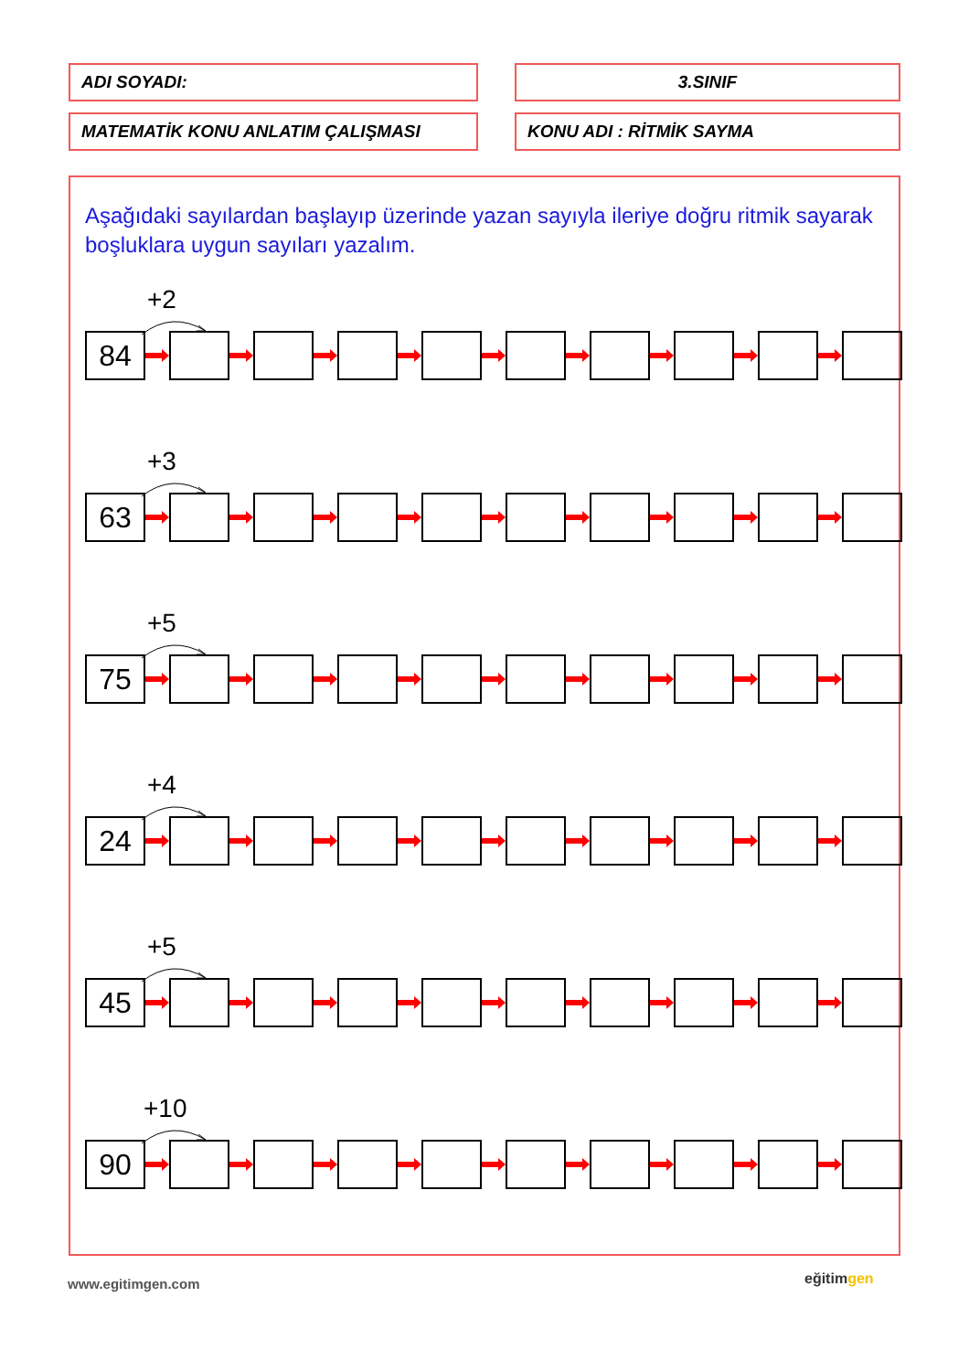| ADI SOYADI: | | 3.SINIF |
| MATEMATİK KONU ANLATIM ÇALIŞMASI | | KONU ADI : RİTMİK SAYMA |
Aşağıdaki sayılardan başlayıp üzerinde yazan sayıyla ileriye doğru ritmik sayarak boşluklara uygun sayıları yazalım.
+2
84
+3
63
+5
75
+4
24
+5
45
+10
90
www.egitimgen.com eğitimgen